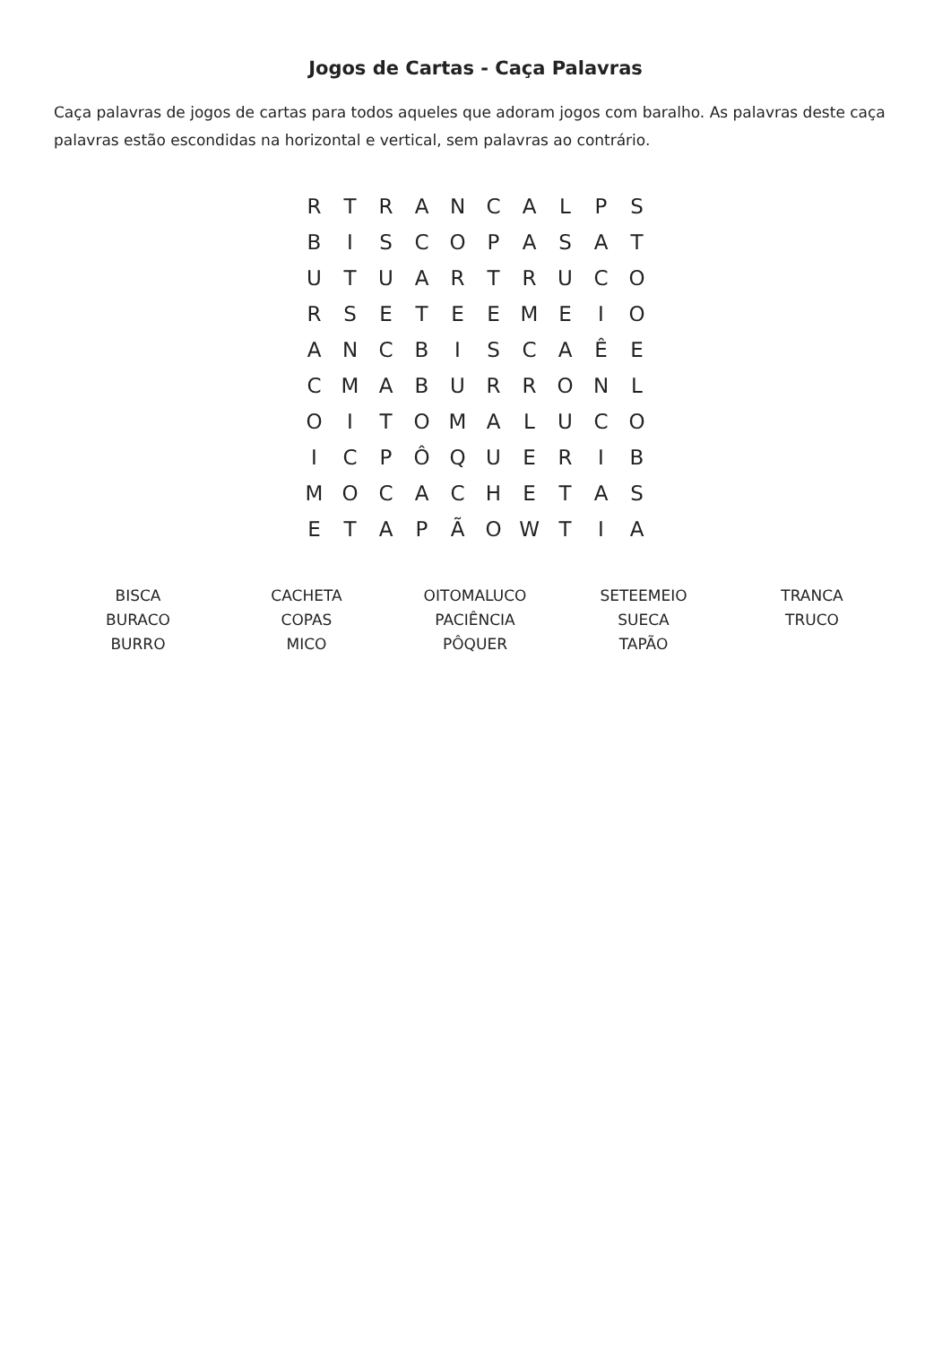Jogos de Cartas - Caça Palavras
Caça palavras de jogos de cartas para todos aqueles que adoram jogos com baralho. As palavras deste caça palavras estão escondidas na horizontal e vertical, sem palavras ao contrário.
| R | T | R | A | N | C | A | L | P | S |
| B | I | S | C | O | P | A | S | A | T |
| U | T | U | A | R | T | R | U | C | O |
| R | S | E | T | E | E | M | E | I | O |
| A | N | C | B | I | S | C | A | Ê | E |
| C | M | A | B | U | R | R | O | N | L |
| O | I | T | O | M | A | L | U | C | O |
| I | C | P | Ô | Q | U | E | R | I | B |
| M | O | C | A | C | H | E | T | A | S |
| E | T | A | P | Ã | O | W | T | I | A |
| BISCA | CACHETA | OITOMALUCO | SETEEMEIO | TRANCA |
| BURACO | COPAS | PACIÊNCIA | SUECA | TRUCO |
| BURRO | MICO | PÔQUER | TAPÃO | |